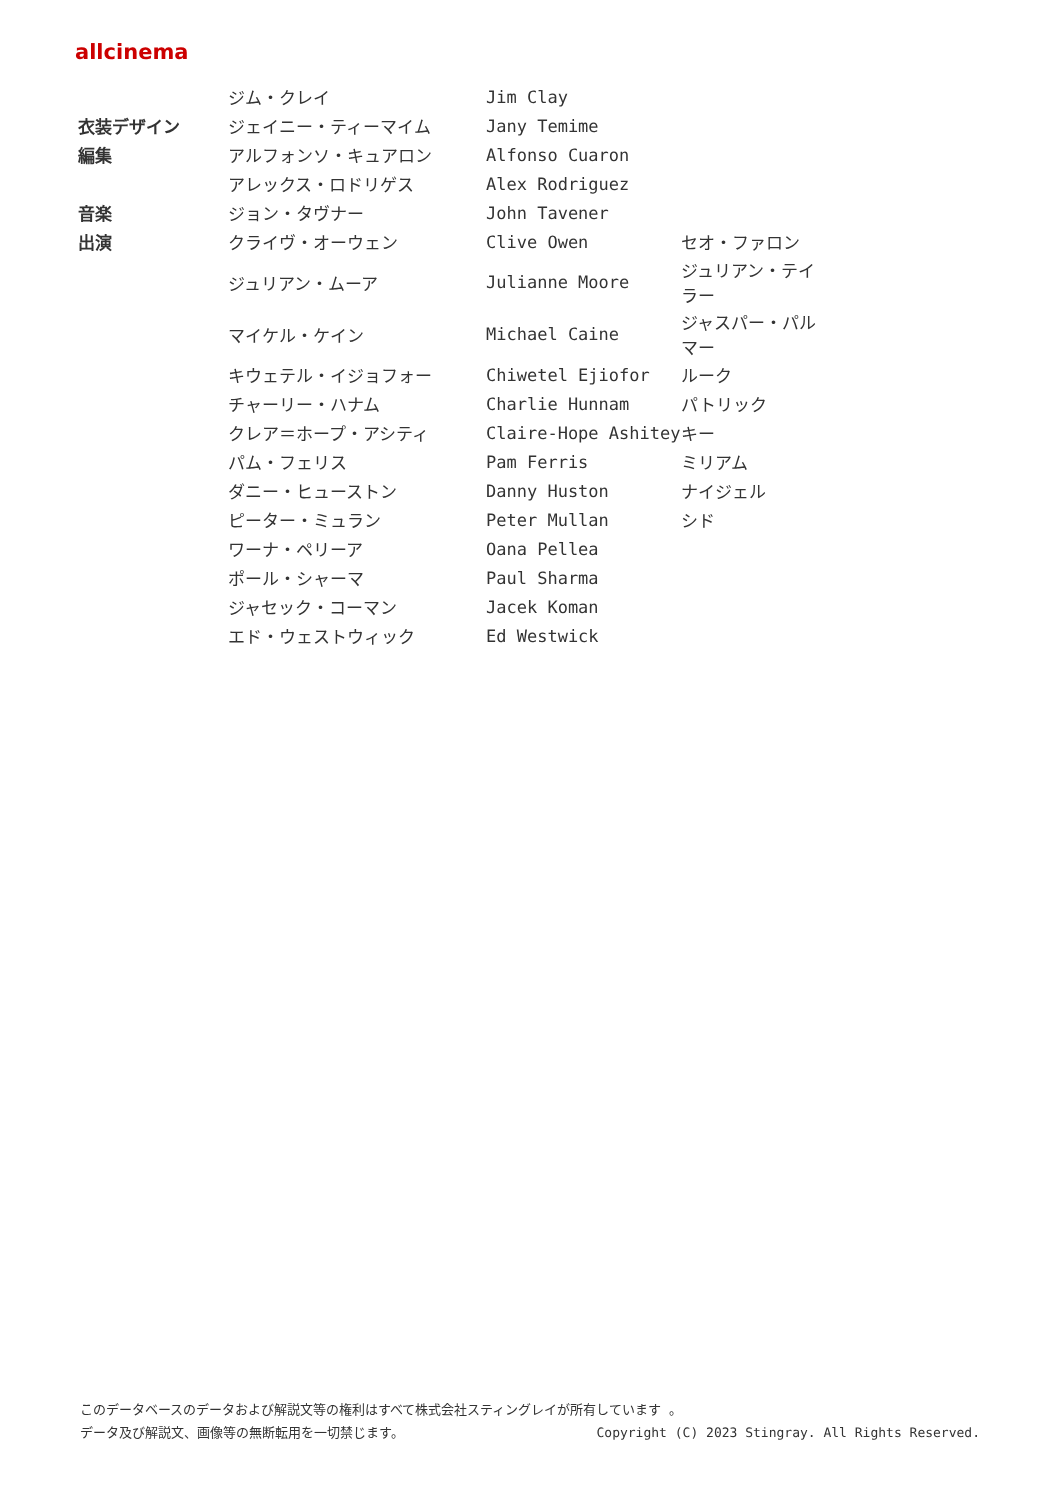allcinema
| | ジム・クレイ | Jim Clay | |
| 衣装デザイン | ジェイニー・ティーマイム | Jany Temime | |
| 編集 | アルフォンソ・キュアロン | Alfonso Cuaron | |
| | アレックス・ロドリゲス | Alex Rodriguez | |
| 音楽 | ジョン・タヴナー | John Tavener | |
| 出演 | クライヴ・オーウェン | Clive Owen | セオ・ファロン |
| | ジュリアン・ムーア | Julianne Moore | ジュリアン・テイラー |
| | マイケル・ケイン | Michael Caine | ジャスパー・パルマー |
| | キウェテル・イジョフォー | Chiwetel Ejiofor | ルーク |
| | チャーリー・ハナム | Charlie Hunnam | パトリック |
| | クレア＝ホープ・アシティ | Claire-Hope Ashitey | キー |
| | パム・フェリス | Pam Ferris | ミリアム |
| | ダニー・ヒューストン | Danny Huston | ナイジェル |
| | ピーター・ミュラン | Peter Mullan | シド |
| | ワーナ・ペリーア | Oana Pellea | |
| | ポール・シャーマ | Paul Sharma | |
| | ジャセック・コーマン | Jacek Koman | |
| | エド・ウェストウィック | Ed Westwick | |
このデータベースのデータおよび解説文等の権利はすべて株式会社スティングレイが所有しています 。
データ及び解説文、画像等の無断転用を一切禁じます。 Copyright (C) 2023 Stingray. All Rights Reserved.